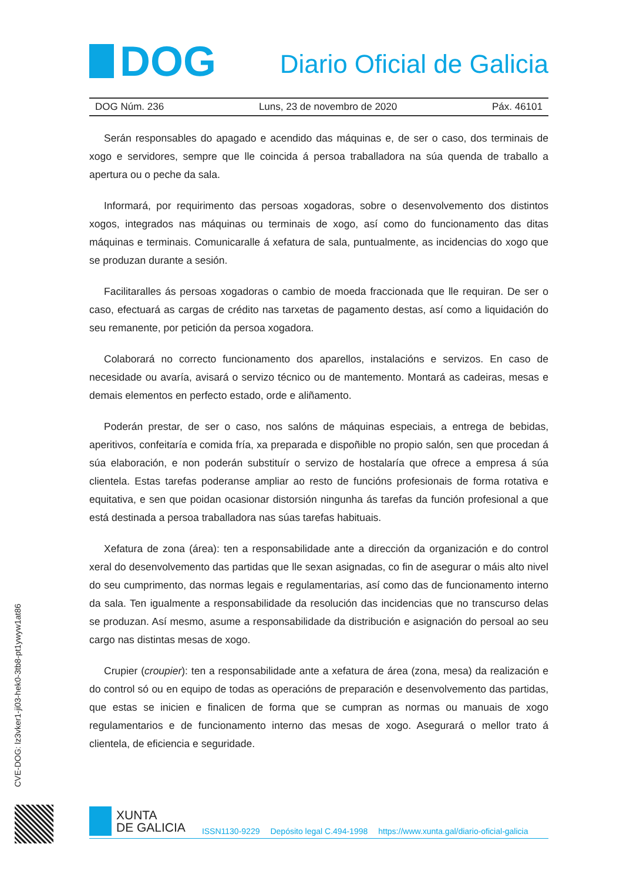DOG
Diario Oficial de Galicia
DOG Núm. 236 Luns, 23 de novembro de 2020 Páx. 46101
Serán responsables do apagado e acendido das máquinas e, de ser o caso, dos terminais de xogo e servidores, sempre que lle coincida á persoa traballadora na súa quenda de traballo a apertura ou o peche da sala.
Informará, por requirimento das persoas xogadoras, sobre o desenvolvemento dos distintos xogos, integrados nas máquinas ou terminais de xogo, así como do funcionamento das ditas máquinas e terminais. Comunicaralle á xefatura de sala, puntualmente, as incidencias do xogo que se produzan durante a sesión.
Facilitaralles ás persoas xogadoras o cambio de moeda fraccionada que lle requiran. De ser o caso, efectuará as cargas de crédito nas tarxetas de pagamento destas, así como a liquidación do seu remanente, por petición da persoa xogadora.
Colaborará no correcto funcionamento dos aparellos, instalacións e servizos. En caso de necesidade ou avaría, avisará o servizo técnico ou de mantemento. Montará as cadeiras, mesas e demais elementos en perfecto estado, orde e aliñamento.
Poderán prestar, de ser o caso, nos salóns de máquinas especiais, a entrega de bebidas, aperitivos, confeitaría e comida fría, xa preparada e dispoñible no propio salón, sen que procedan á súa elaboración, e non poderán substituír o servizo de hostalaría que ofrece a empresa á súa clientela. Estas tarefas poderanse ampliar ao resto de funcións profesionais de forma rotativa e equitativa, e sen que poidan ocasionar distorsión ningunha ás tarefas da función profesional a que está destinada a persoa traballadora nas súas tarefas habituais.
Xefatura de zona (área): ten a responsabilidade ante a dirección da organización e do control xeral do desenvolvemento das partidas que lle sexan asignadas, co fin de asegurar o máis alto nivel do seu cumprimento, das normas legais e regulamentarias, así como das de funcionamento interno da sala. Ten igualmente a responsabilidade da resolución das incidencias que no transcurso delas se produzan. Así mesmo, asume a responsabilidade da distribución e asignación do persoal ao seu cargo nas distintas mesas de xogo.
Crupier (croupier): ten a responsabilidade ante a xefatura de área (zona, mesa) da realización e do control só ou en equipo de todas as operacións de preparación e desenvolvemento das partidas, que estas se inicien e finalicen de forma que se cumpran as normas ou manuais de xogo regulamentarios e de funcionamento interno das mesas de xogo. Asegurará o mellor trato á clientela, de eficiencia e seguridade.
CVE-DOG: lz3vker1-ji03-hek0-3tb8-pt1ywyw1at86
XUNTA
DE GALICIA
ISSN1130-9229 Depósito legal C.494-1998 https://www.xunta.gal/diario-oficial-galicia